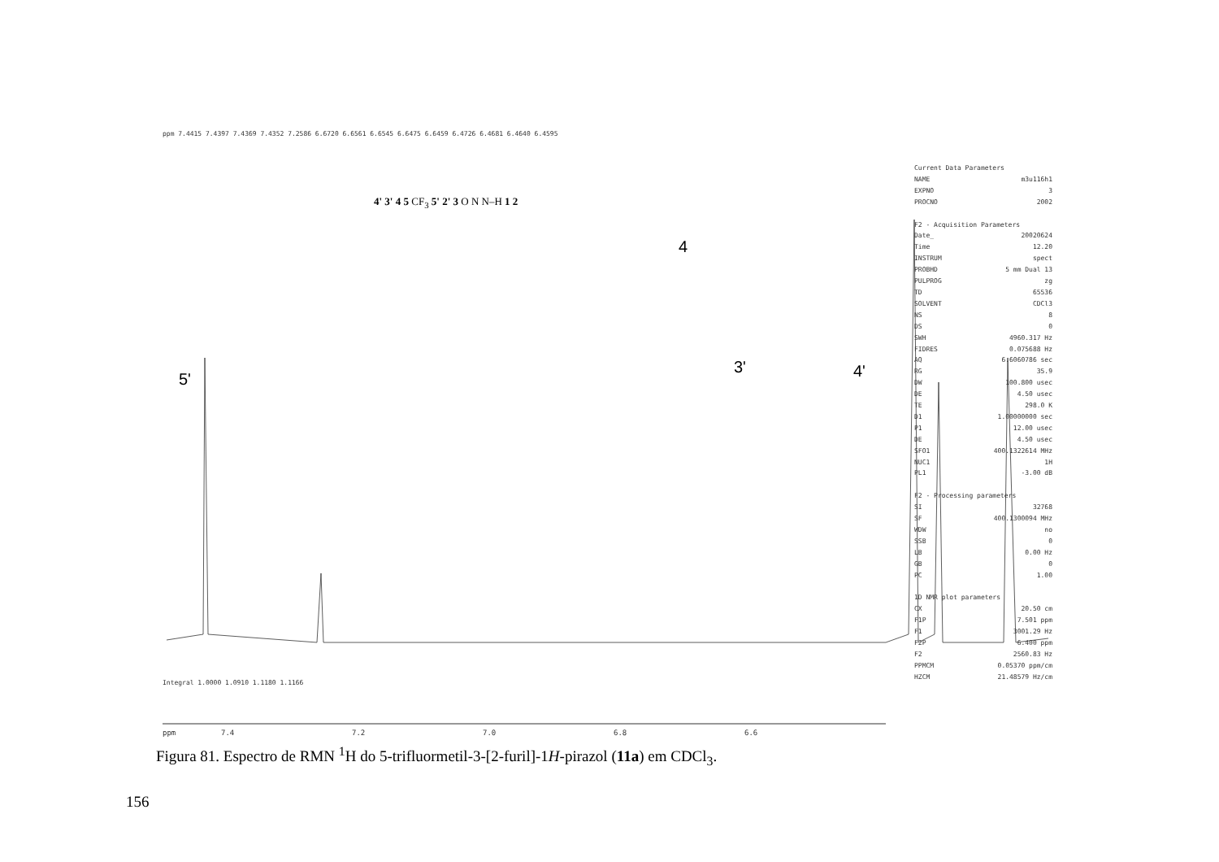5'
4
3' 4'
4' 3' 4 5 CF<sub>3</sub> 5' 2' 3 O N N–H 1 2
ppm 7.4415 7.4397 7.4369 7.4352 7.2586 6.6720 6.6561 6.6545 6.6475 6.6459 6.4726 6.4681 6.4640 6.4595
Integral 1.0000 1.0910 1.1180 1.1166
ppm 7.4 7.2 7.0 6.8 6.6
Current Data Parameters
NAME m3u116h1
EXPNO 3
PROCNO 2002
F2 - Acquisition Parameters
Date_ 20020624
Time 12.20
INSTRUM spect
PROBHD 5 mm Dual 13
PULPROG zg
TD 65536
SOLVENT CDCl3
NS 8
DS 0
SWH 4960.317 Hz
FIDRES 0.075688 Hz
AQ 6.6060786 sec
RG 35.9
DW 100.800 usec
DE 4.50 usec
TE 298.0 K
D1 1.00000000 sec
P1 12.00 usec
DE 4.50 usec
SFO1 400.1322614 MHz
NUC1 1H
PL1 -3.00 dB
F2 - Processing parameters
SI 32768
SF 400.1300094 MHz
WDW no
SSB 0
LB 0.00 Hz
GB 0
PC 1.00
1D NMR plot parameters
CX 20.50 cm
F1P 7.501 ppm
F1 3001.29 Hz
F2P 6.400 ppm
F2 2560.83 Hz
PPMCM 0.05370 ppm/cm
HZCM 21.48579 Hz/cm
Figura 81. Espectro de RMN <sup>1</sup>H do 5-trifluormetil-3-[2-furil]-1H-pirazol (11a) em CDCl<sub>3</sub>.
156